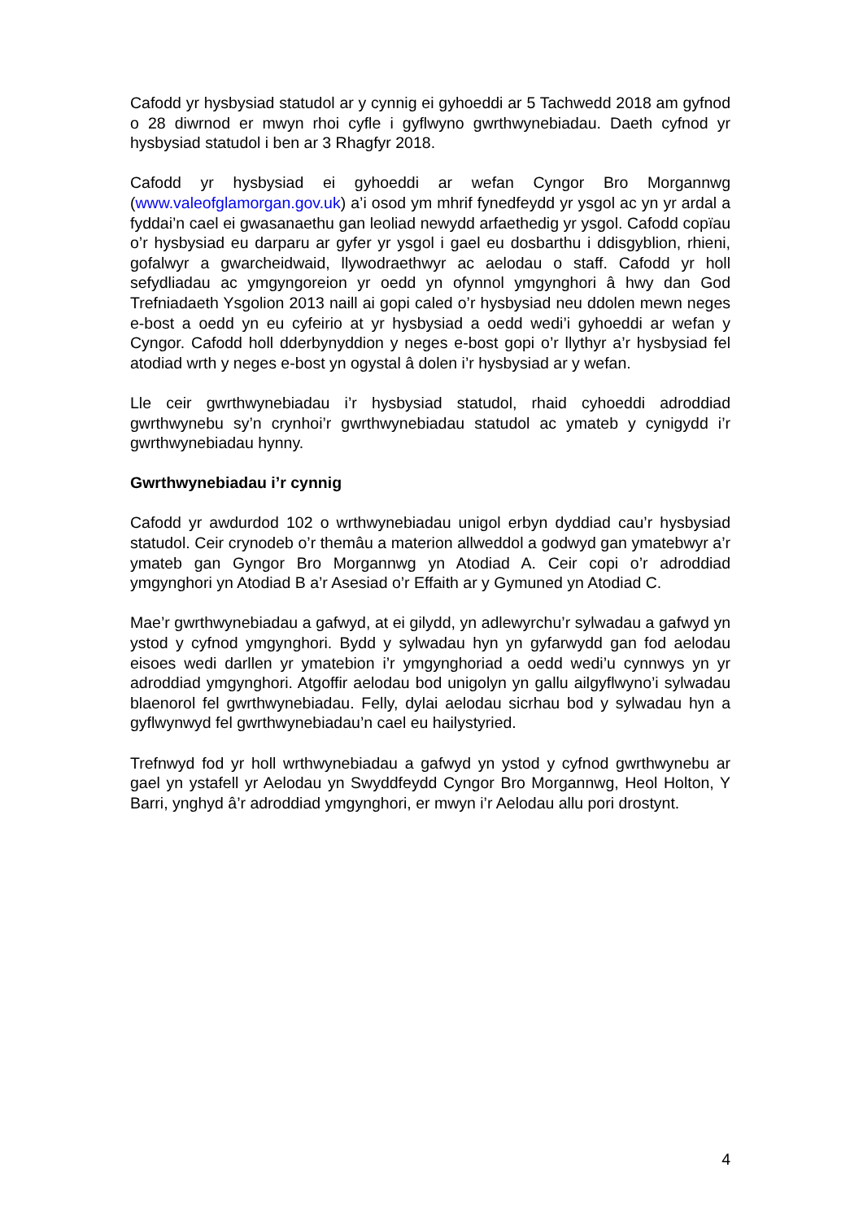Cafodd yr hysbysiad statudol ar y cynnig ei gyhoeddi ar 5 Tachwedd 2018 am gyfnod o 28 diwrnod er mwyn rhoi cyfle i gyflwyno gwrthwynebiadau. Daeth cyfnod yr hysbysiad statudol i ben ar 3 Rhagfyr 2018.
Cafodd yr hysbysiad ei gyhoeddi ar wefan Cyngor Bro Morgannwg (www.valeofglamorgan.gov.uk) a’i osod ym mhrif fynedfeydd yr ysgol ac yn yr ardal a fyddai’n cael ei gwasanaethu gan leoliad newydd arfaethedig yr ysgol. Cafodd copïau o’r hysbysiad eu darparu ar gyfer yr ysgol i gael eu dosbarthu i ddisgyblion, rhieni, gofalwyr a gwarcheidwaid, llywodraethwyr ac aelodau o staff. Cafodd yr holl sefydliadau ac ymgyngoreion yr oedd yn ofynnol ymgynghori â hwy dan God Trefniadaeth Ysgolion 2013 naill ai gopi caled o’r hysbysiad neu ddolen mewn neges e-bost a oedd yn eu cyfeirio at yr hysbysiad a oedd wedi’i gyhoeddi ar wefan y Cyngor. Cafodd holl dderbynyddion y neges e-bost gopi o’r llythyr a’r hysbysiad fel atodiad wrth y neges e-bost yn ogystal â dolen i’r hysbysiad ar y wefan.
Lle ceir gwrthwynebiadau i’r hysbysiad statudol, rhaid cyhoeddi adroddiad gwrthwynebu sy’n crynhoi’r gwrthwynebiadau statudol ac ymateb y cynigydd i’r gwrthwynebiadau hynny.
Gwrthwynebiadau i’r cynnig
Cafodd yr awdurdod 102 o wrthwynebiadau unigol erbyn dyddiad cau’r hysbysiad statudol. Ceir crynodeb o’r themâu a materion allweddol a godwyd gan ymatebwyr a’r ymateb gan Gyngor Bro Morgannwg yn Atodiad A. Ceir copi o’r adroddiad ymgynghori yn Atodiad B a’r Asesiad o’r Effaith ar y Gymuned yn Atodiad C.
Mae’r gwrthwynebiadau a gafwyd, at ei gilydd, yn adlewyrchu’r sylwadau a gafwyd yn ystod y cyfnod ymgynghori. Bydd y sylwadau hyn yn gyfarwydd gan fod aelodau eisoes wedi darllen yr ymatebion i’r ymgynghoriad a oedd wedi’u cynnwys yn yr adroddiad ymgynghori. Atgoffir aelodau bod unigolyn yn gallu ailgyflwyno’i sylwadau blaenorol fel gwrthwynebiadau. Felly, dylai aelodau sicrhau bod y sylwadau hyn a gyflwynwyd fel gwrthwynebiadau’n cael eu hailystyried.
Trefnwyd fod yr holl wrthwynebiadau a gafwyd yn ystod y cyfnod gwrthwynebu ar gael yn ystafell yr Aelodau yn Swyddfeydd Cyngor Bro Morgannwg, Heol Holton, Y Barri, ynghyd â’r adroddiad ymgynghori, er mwyn i’r Aelodau allu pori drostynt.
4